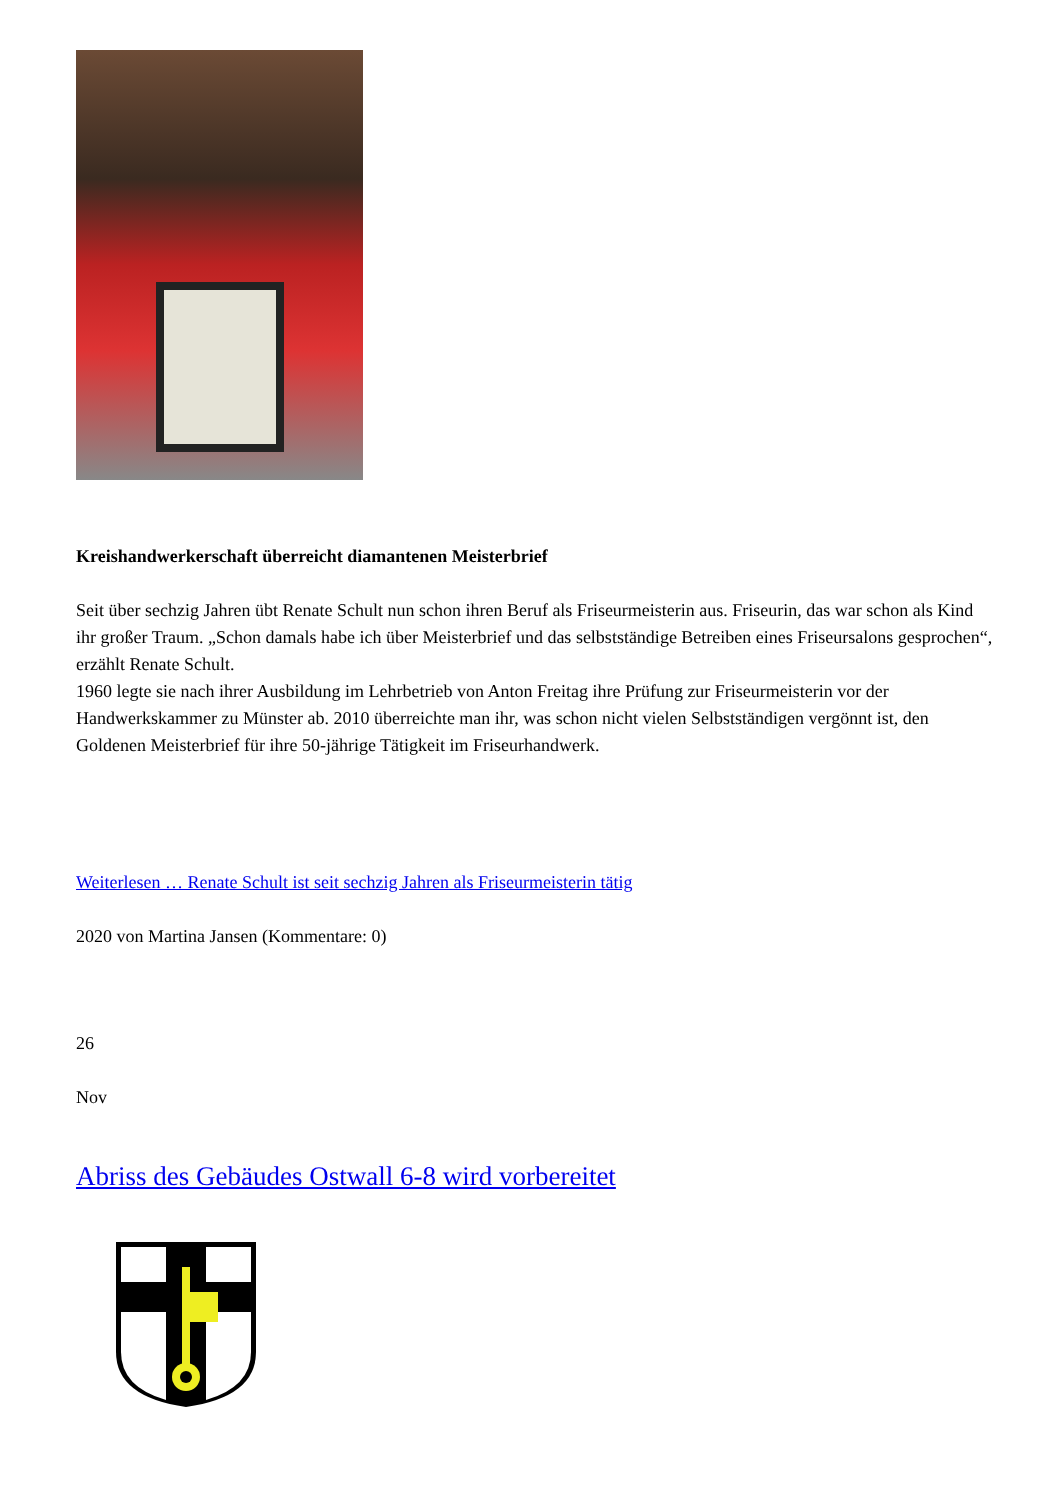Kreishandwerkerschaft überreicht diamantenen Meisterbrief
Seit über sechzig Jahren übt Renate Schult nun schon ihren Beruf als Friseurmeisterin aus. Friseurin, das war schon als Kind ihr großer Traum. „Schon damals habe ich über Meisterbrief und das selbstständige Betreiben eines Friseursalons gesprochen“, erzählt Renate Schult.
1960 legte sie nach ihrer Ausbildung im Lehrbetrieb von Anton Freitag ihre Prüfung zur Friseurmeisterin vor der Handwerkskammer zu Münster ab. 2010 überreichte man ihr, was schon nicht vielen Selbstständigen vergönnt ist, den Goldenen Meisterbrief für ihre 50-jährige Tätigkeit im Friseurhandwerk.
Weiterlesen … Renate Schult ist seit sechzig Jahren als Friseurmeisterin tätig
2020 von Martina Jansen (Kommentare: 0)
26
Nov
Abriss des Gebäudes Ostwall 6-8 wird vorbereitet